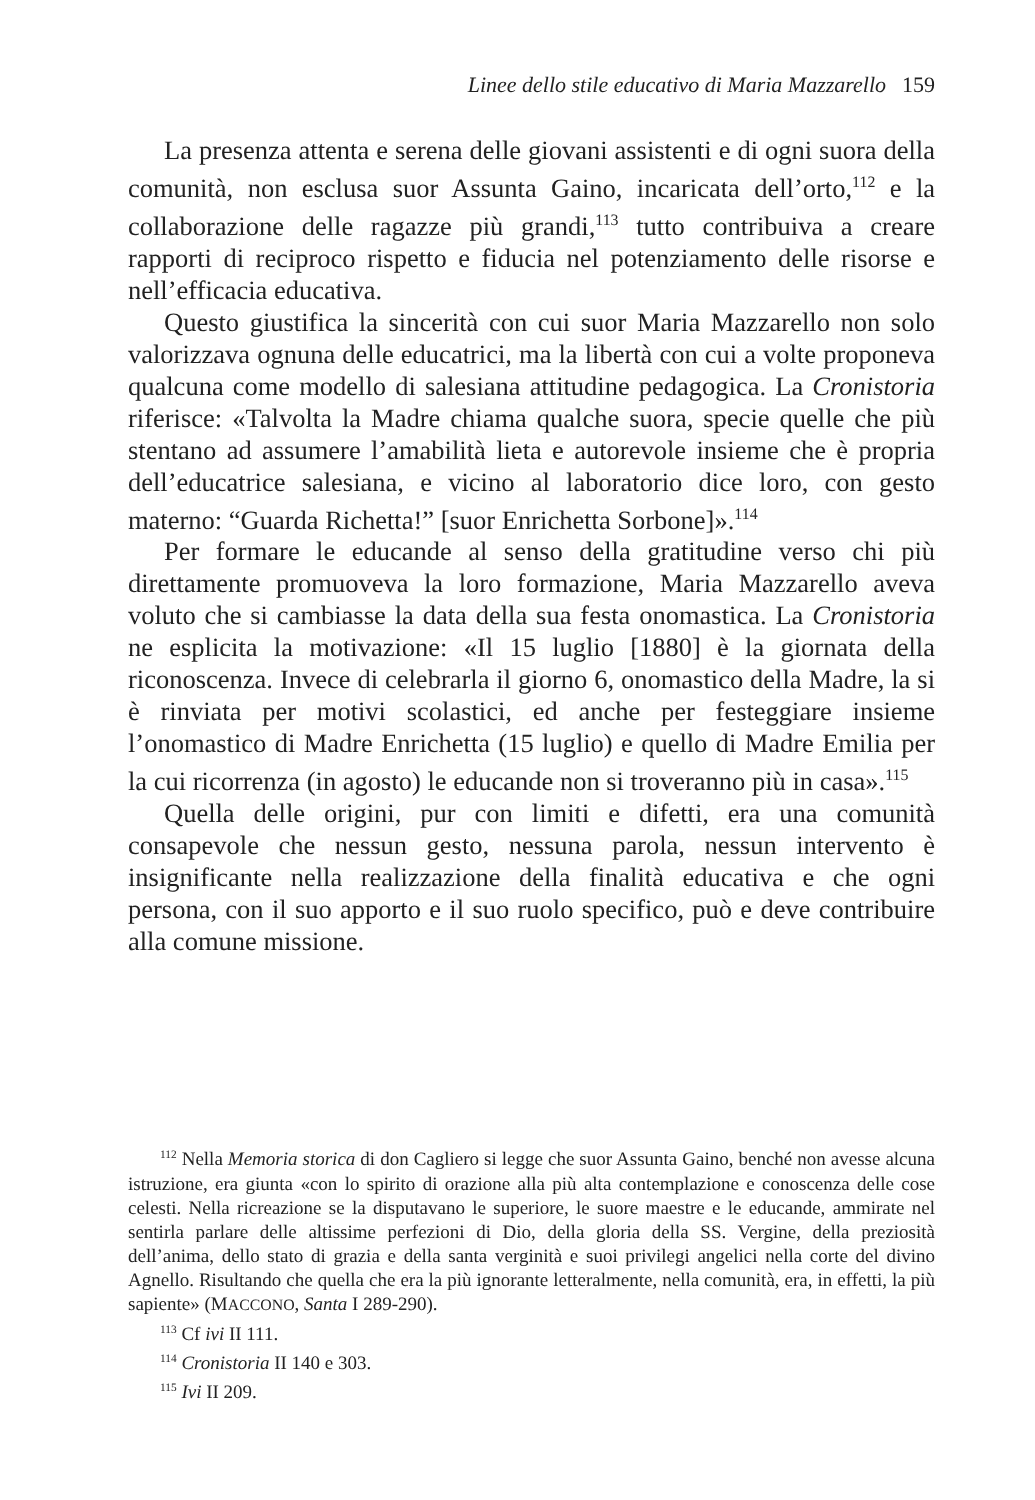Linee dello stile educativo di Maria Mazzarello 159
La presenza attenta e serena delle giovani assistenti e di ogni suora della comunità, non esclusa suor Assunta Gaino, incaricata dell’orto,<sup>112</sup> e la collaborazione delle ragazze più grandi,<sup>113</sup> tutto contribuiva a creare rapporti di reciproco rispetto e fiducia nel potenziamento delle risorse e nell’efficacia educativa.
Questo giustifica la sincerità con cui suor Maria Mazzarello non solo valorizzava ognuna delle educatrici, ma la libertà con cui a volte proponeva qualcuna come modello di salesiana attitudine pedagogica. La Cronistoria riferisce: «Talvolta la Madre chiama qualche suora, specie quelle che più stentano ad assumere l’amabilità lieta e autorevole insieme che è propria dell’educatrice salesiana, e vicino al laboratorio dice loro, con gesto materno: “Guarda Richetta!” [suor Enrichetta Sorbone]».<sup>114</sup>
Per formare le educande al senso della gratitudine verso chi più direttamente promuoveva la loro formazione, Maria Mazzarello aveva voluto che si cambiasse la data della sua festa onomastica. La Cronistoria ne esplicita la motivazione: «Il 15 luglio [1880] è la giornata della riconoscenza. Invece di celebrarla il giorno 6, onomastico della Madre, la si è rinviata per motivi scolastici, ed anche per festeggiare insieme l’onomastico di Madre Enrichetta (15 luglio) e quello di Madre Emilia per la cui ricorrenza (in agosto) le educande non si troveranno più in casa».<sup>115</sup>
Quella delle origini, pur con limiti e difetti, era una comunità consapevole che nessun gesto, nessuna parola, nessun intervento è insignificante nella realizzazione della finalità educativa e che ogni persona, con il suo apporto e il suo ruolo specifico, può e deve contribuire alla comune missione.
<sup>112</sup> Nella Memoria storica di don Cagliero si legge che suor Assunta Gaino, benché non avesse alcuna istruzione, era giunta «con lo spirito di orazione alla più alta contemplazione e conoscenza delle cose celesti. Nella ricreazione se la disputavano le superiore, le suore maestre e le educande, ammirate nel sentirla parlare delle altissime perfezioni di Dio, della gloria della SS. Vergine, della preziosità dell’anima, dello stato di grazia e della santa verginità e suoi privilegi angelici nella corte del divino Agnello. Risultando che quella che era la più ignorante letteralmente, nella comunità, era, in effetti, la più sapiente» (MACCONO, Santa I 289-290).
<sup>113</sup> Cf ivi II 111.
<sup>114</sup> Cronistoria II 140 e 303.
<sup>115</sup> Ivi II 209.